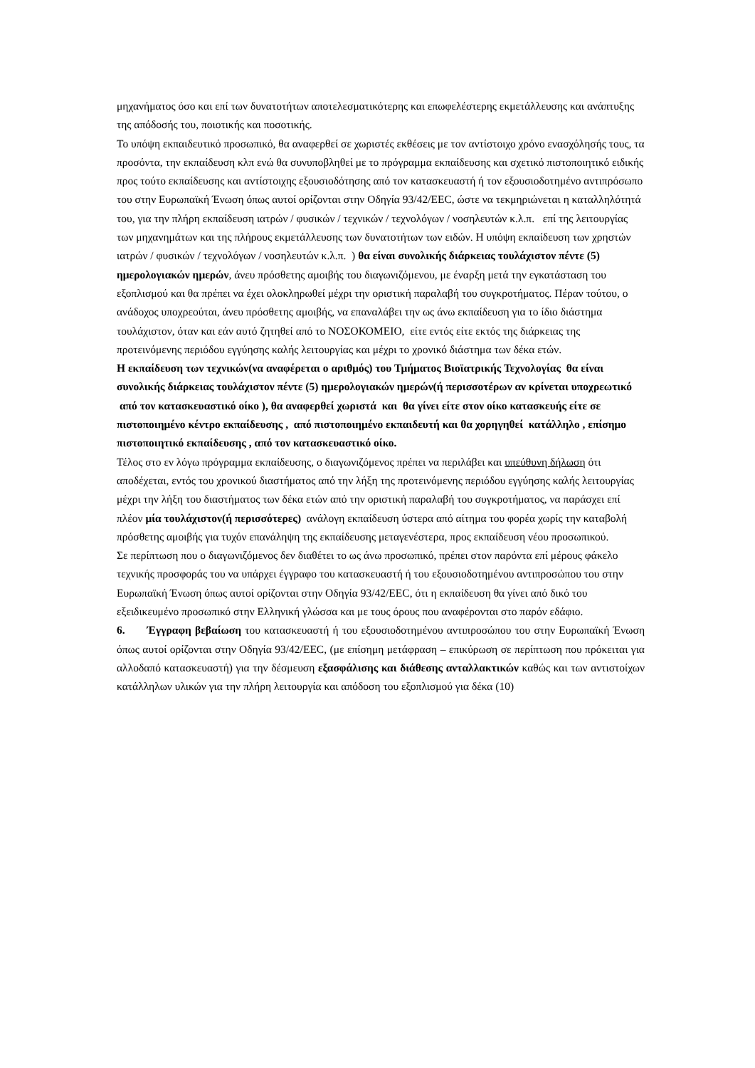μηχανήματος όσο και επί των δυνατοτήτων αποτελεσματικότερης και επωφελέστερης εκμετάλλευσης και ανάπτυξης της απόδοσής του, ποιοτικής και ποσοτικής.
Το υπόψη εκπαιδευτικό προσωπικό, θα αναφερθεί σε χωριστές εκθέσεις με τον αντίστοιχο χρόνο ενασχόλησής τους, τα προσόντα, την εκπαίδευση κλπ ενώ θα συνυποβληθεί με το πρόγραμμα εκπαίδευσης και σχετικό πιστοποιητικό ειδικής προς τούτο εκπαίδευσης και αντίστοιχης εξουσιοδότησης από τον κατασκευαστή ή τον εξουσιοδοτημένο αντιπρόσωπο του στην Ευρωπαϊκή Ένωση όπως αυτοί ορίζονται στην Οδηγία 93/42/EEC, ώστε να τεκμηριώνεται η καταλληλότητά του, για την πλήρη εκπαίδευση ιατρών / φυσικών / τεχνικών / τεχνολόγων / νοσηλευτών κ.λ.π. επί της λειτουργίας των μηχανημάτων και της πλήρους εκμετάλλευσης των δυνατοτήτων των ειδών. Η υπόψη εκπαίδευση των χρηστών ιατρών / φυσικών / τεχνολόγων / νοσηλευτών κ.λ.π. ) θα είναι συνολικής διάρκειας τουλάχιστον πέντε (5) ημερολογιακών ημερών, άνευ πρόσθετης αμοιβής του διαγωνιζόμενου, με έναρξη μετά την εγκατάσταση του εξοπλισμού και θα πρέπει να έχει ολοκληρωθεί μέχρι την οριστική παραλαβή του συγκροτήματος. Πέραν τούτου, ο ανάδοχος υποχρεούται, άνευ πρόσθετης αμοιβής, να επαναλάβει την ως άνω εκπαίδευση για το ίδιο διάστημα τουλάχιστον, όταν και εάν αυτό ζητηθεί από το ΝΟΣΟΚΟΜΕΙΟ, είτε εντός είτε εκτός της διάρκειας της προτεινόμενης περιόδου εγγύησης καλής λειτουργίας και μέχρι το χρονικό διάστημα των δέκα ετών.
Η εκπαίδευση των τεχνικών(να αναφέρεται ο αριθμός) του Τμήματος Βιοϊατρικής Τεχνολογίας θα είναι συνολικής διάρκειας τουλάχιστον πέντε (5) ημερολογιακών ημερών(ή περισσοτέρων αν κρίνεται υποχρεωτικό από τον κατασκευαστικό οίκο ), θα αναφερθεί χωριστά και θα γίνει είτε στον οίκο κατασκευής είτε σε πιστοποιημένο κέντρο εκπαίδευσης , από πιστοποιημένο εκπαιδευτή και θα χορηγηθεί κατάλληλο , επίσημο πιστοποιητικό εκπαίδευσης , από τον κατασκευαστικό οίκο.
Τέλος στο εν λόγω πρόγραμμα εκπαίδευσης, ο διαγωνιζόμενος πρέπει να περιλάβει και υπεύθυνη δήλωση ότι αποδέχεται, εντός του χρονικού διαστήματος από την λήξη της προτεινόμενης περιόδου εγγύησης καλής λειτουργίας μέχρι την λήξη του διαστήματος των δέκα ετών από την οριστική παραλαβή του συγκροτήματος, να παράσχει επί πλέον μία τουλάχιστον(ή περισσότερες) ανάλογη εκπαίδευση ύστερα από αίτημα του φορέα χωρίς την καταβολή πρόσθετης αμοιβής για τυχόν επανάληψη της εκπαίδευσης μεταγενέστερα, προς εκπαίδευση νέου προσωπικού.
Σε περίπτωση που ο διαγωνιζόμενος δεν διαθέτει το ως άνω προσωπικό, πρέπει στον παρόντα επί μέρους φάκελο τεχνικής προσφοράς του να υπάρχει έγγραφο του κατασκευαστή ή του εξουσιοδοτημένου αντιπροσώπου του στην Ευρωπαϊκή Ένωση όπως αυτοί ορίζονται στην Οδηγία 93/42/EEC, ότι η εκπαίδευση θα γίνει από δικό του εξειδικευμένο προσωπικό στην Ελληνική γλώσσα και με τους όρους που αναφέρονται στο παρόν εδάφιο.
6. Έγγραφη βεβαίωση του κατασκευαστή ή του εξουσιοδοτημένου αντιπροσώπου του στην Ευρωπαϊκή Ένωση όπως αυτοί ορίζονται στην Οδηγία 93/42/EEC, (με επίσημη μετάφραση – επικύρωση σε περίπτωση που πρόκειται για αλλοδαπό κατασκευαστή) για την δέσμευση εξασφάλισης και διάθεσης ανταλλακτικών καθώς και των αντιστοίχων κατάλληλων υλικών για την πλήρη λειτουργία και απόδοση του εξοπλισμού για δέκα (10)